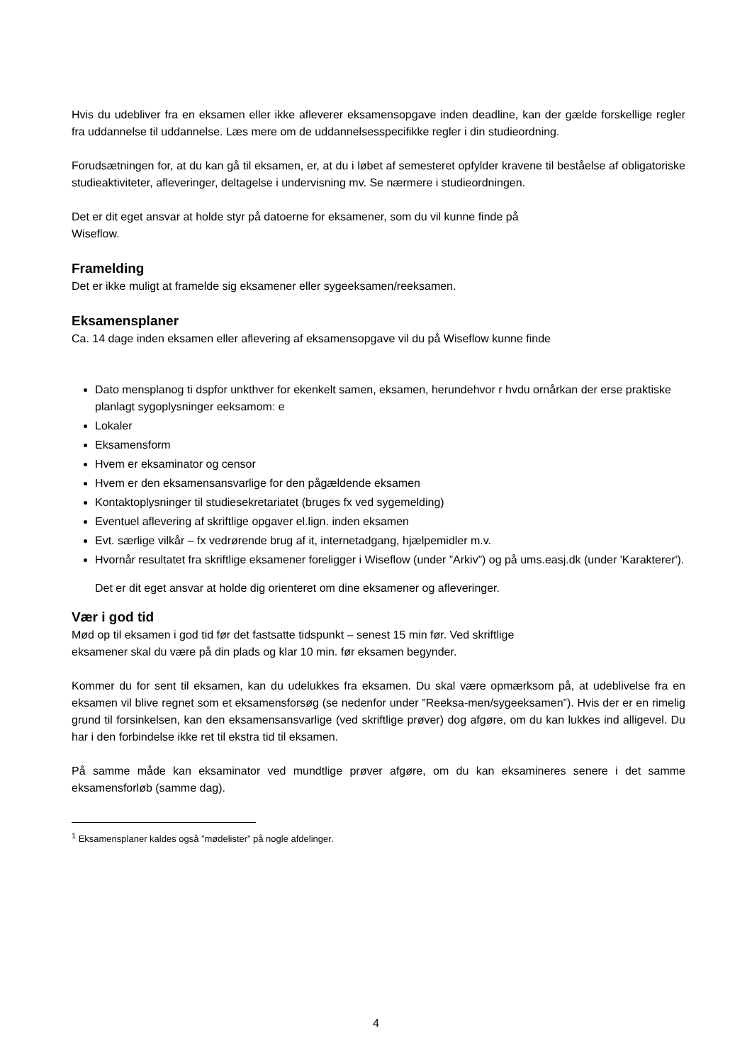Hvis du udebliver fra en eksamen eller ikke afleverer eksamensopgave inden deadline, kan der gælde forskellige regler fra uddannelse til uddannelse. Læs mere om de uddannelsesspecifikke regler i din studieordning.
Forudsætningen for, at du kan gå til eksamen, er, at du i løbet af semesteret opfylder kravene til beståelse af obligatoriske studieaktiviteter, afleveringer, deltagelse i undervisning mv. Se nærmere i studieordningen.
Det er dit eget ansvar at holde styr på datoerne for eksamener, som du vil kunne finde på
Wiseflow.
Framelding
Det er ikke muligt at framelde sig eksamener eller sygeeksamen/reeksamen.
Eksamensplaner
Ca. 14 dage inden eksamen eller aflevering af eksamensopgave vil du på Wiseflow kunne finde
Dato mensplanog ti dspfor unkthver for ekenkelt samen, eksamen, herundehvor r hvdu ornårkan der erse praktiske planlagt sygoplysninger eeksamom: e
Lokaler
Eksamensform
Hvem er eksaminator og censor
Hvem er den eksamensansvarlige for den pågældende eksamen
Kontaktoplysninger til studiesekretariatet (bruges fx ved sygemelding)
Eventuel aflevering af skriftlige opgaver el.lign. inden eksamen
Evt. særlige vilkår – fx vedrørende brug af it, internetadgang, hjælpemidler m.v.
Hvornår resultatet fra skriftlige eksamener foreligger i Wiseflow (under ”Arkiv”) og på ums.easj.dk (under 'Karakterer').
Det er dit eget ansvar at holde dig orienteret om dine eksamener og afleveringer.
Vær i god tid
Mød op til eksamen i god tid før det fastsatte tidspunkt – senest 15 min før. Ved skriftlige
eksamener skal du være på din plads og klar 10 min. før eksamen begynder.
Kommer du for sent til eksamen, kan du udelukkes fra eksamen. Du skal være opmærksom på, at udeblivelse fra en eksamen vil blive regnet som et eksamensforsøg (se nedenfor under ”Reeksa-men/sygeeksamen”). Hvis der er en rimelig grund til forsinkelsen, kan den eksamensansvarlige (ved skriftlige prøver) dog afgøre, om du kan lukkes ind alligevel. Du har i den forbindelse ikke ret til ekstra tid til eksamen.
På samme måde kan eksaminator ved mundtlige prøver afgøre, om du kan eksamineres senere i det samme eksamensforløb (samme dag).
<sup>1</sup> Eksamensplaner kaldes også ”mødelister” på nogle afdelinger.
4